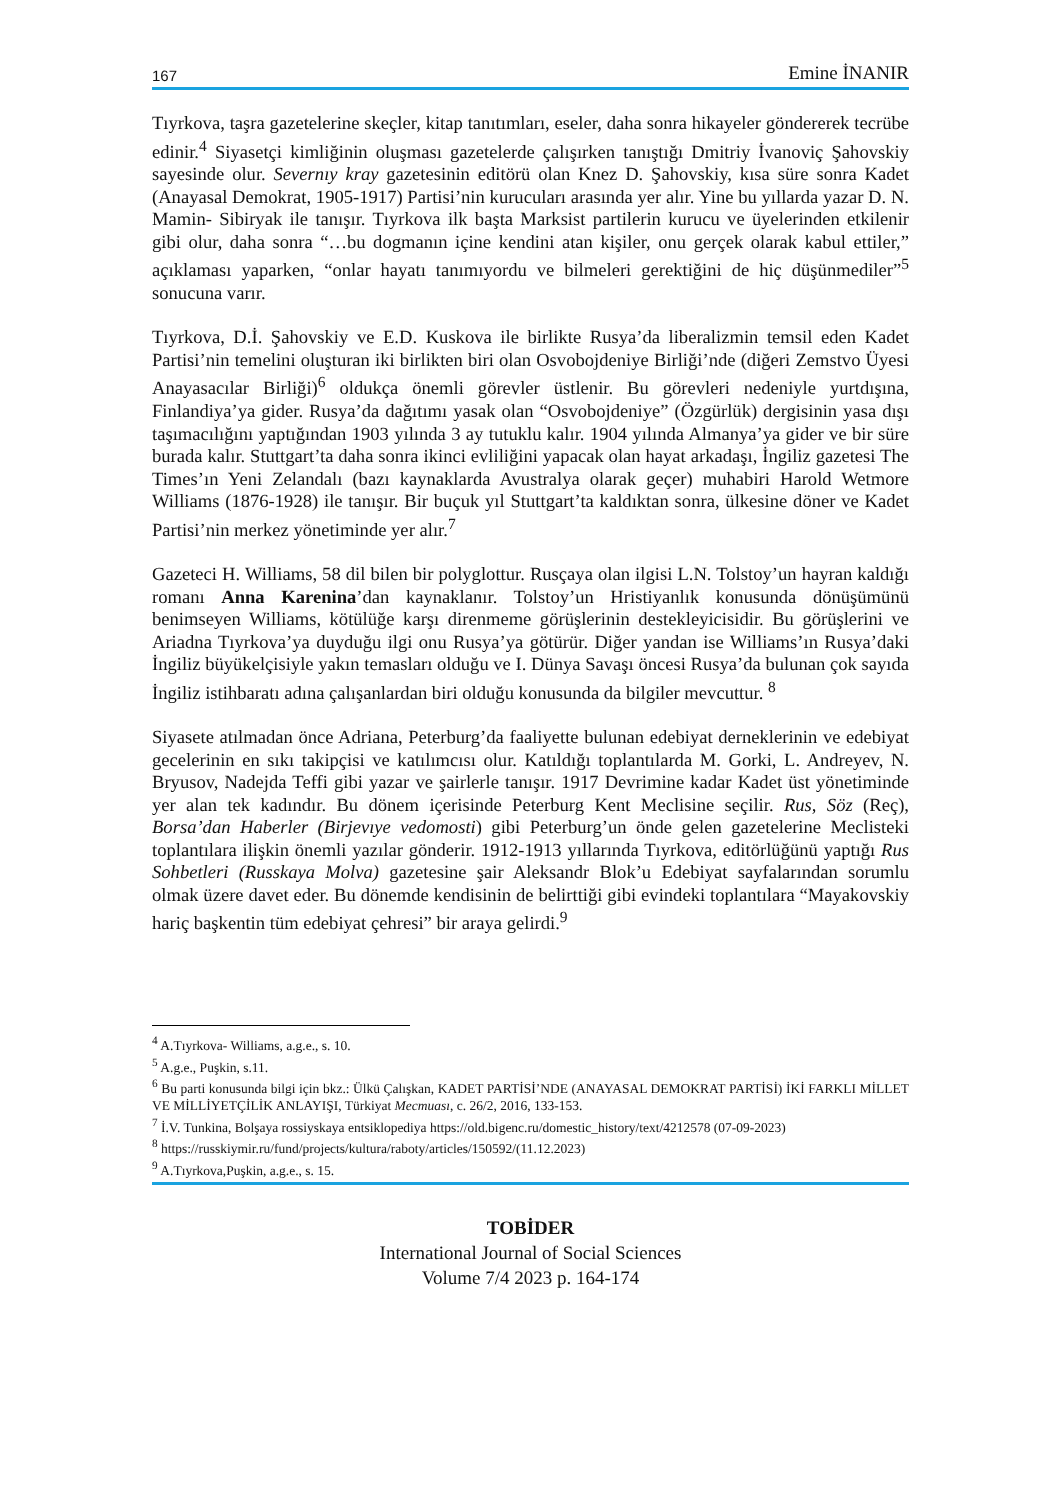167 Emine İNANIR
Tıyrkova, taşra gazetelerine skeçler, kitap tanıtımları, eseler, daha sonra hikayeler göndererek tecrübe edinir.<sup>4</sup> Siyasetçi kimliğinin oluşması gazetelerde çalışırken tanıştığı Dmitriy İvanoviç Şahovskiy sayesinde olur. Severnıy kray gazetesinin editörü olan Knez D. Şahovskiy, kısa süre sonra Kadet (Anayasal Demokrat, 1905-1917) Partisi’nin kurucuları arasında yer alır. Yine bu yıllarda yazar D. N. Mamin- Sibiryak ile tanışır. Tıyrkova ilk başta Marksist partilerin kurucu ve üyelerinden etkilenir gibi olur, daha sonra “…bu dogmanın içine kendini atan kişiler, onu gerçek olarak kabul ettiler,” açıklaması yaparken, “onlar hayatı tanımıyordu ve bilmeleri gerektiğini de hiç düşünmediler”<sup>5</sup> sonucuna varır.
Tıyrkova, D.İ. Şahovskiy ve E.D. Kuskova ile birlikte Rusya’da liberalizmin temsil eden Kadet Partisi’nin temelini oluşturan iki birlikten biri olan Osvobojdeniye Birliği’nde (diğeri Zemstvo Üyesi Anayasacılar Birliği)<sup>6</sup> oldukça önemli görevler üstlenir. Bu görevleri nedeniyle yurtdışına, Finlandiya’ya gider. Rusya’da dağıtımı yasak olan “Osvobojdeniye” (Özgürlük) dergisinin yasa dışı taşımacılığını yaptığından 1903 yılında 3 ay tutuklu kalır. 1904 yılında Almanya’ya gider ve bir süre burada kalır. Stuttgart’ta daha sonra ikinci evliliğini yapacak olan hayat arkadaşı, İngiliz gazetesi The Times’ın Yeni Zelandalı (bazı kaynaklarda Avustralya olarak geçer) muhabiri Harold Wetmore Williams (1876-1928) ile tanışır. Bir buçuk yıl Stuttgart’ta kaldıktan sonra, ülkesine döner ve Kadet Partisi’nin merkez yönetiminde yer alır.<sup>7</sup>
Gazeteci H. Williams, 58 dil bilen bir polyglottur. Rusçaya olan ilgisi L.N. Tolstoy’un hayran kaldığı romanı Anna Karenina’dan kaynaklanır. Tolstoy’un Hristiyanlık konusunda dönüşümünü benimseyen Williams, kötülüğe karşı direnmeme görüşlerinin destekleyicisidir. Bu görüşlerini ve Ariadna Tıyrkova’ya duyduğu ilgi onu Rusya’ya götürür. Diğer yandan ise Williams’ın Rusya’daki İngiliz büyükelçisiyle yakın temasları olduğu ve I. Dünya Savaşı öncesi Rusya’da bulunan çok sayıda İngiliz istihbaratı adına çalışanlardan biri olduğu konusunda da bilgiler mevcuttur. <sup>8</sup>
Siyasete atılmadan önce Adriana, Peterburg’da faaliyette bulunan edebiyat derneklerinin ve edebiyat gecelerinin en sıkı takipçisi ve katılımcısı olur. Katıldığı toplantılarda M. Gorki, L. Andreyev, N. Bryusov, Nadejda Teffi gibi yazar ve şairlerle tanışır. 1917 Devrimine kadar Kadet üst yönetiminde yer alan tek kadındır. Bu dönem içerisinde Peterburg Kent Meclisine seçilir. Rus, Söz (Reç), Borsa’dan Haberler (Birjevıye vedomosti) gibi Peterburg’un önde gelen gazetelerine Meclisteki toplantılara ilişkin önemli yazılar gönderir. 1912-1913 yıllarında Tıyrkova, editörlüğünü yaptığı Rus Sohbetleri (Russkaya Molva) gazetesine şair Aleksandr Blok’u Edebiyat sayfalarından sorumlu olmak üzere davet eder. Bu dönemde kendisinin de belirttiği gibi evindeki toplantılara “Mayakovskiy hariç başkentin tüm edebiyat çehresi” bir araya gelirdi.<sup>9</sup>
<sup>4</sup> A.Tıyrkova- Williams, a.g.e., s. 10.
<sup>5</sup> A.g.e., Puşkin, s.11.
<sup>6</sup> Bu parti konusunda bilgi için bkz.: Ülkü Çalışkan, KADET PARTİSİ’NDE (ANAYASAL DEMOKRAT PARTİSİ) İKİ FARKLI MİLLET VE MİLLİYETÇİLİK ANLAYIŞI, Türkiyat Mecmuası, c. 26/2, 2016, 133-153.
<sup>7</sup> İ.V. Tunkina, Bolşaya rossiyskaya entsiklopediya https://old.bigenc.ru/domestic_history/text/4212578 (07-09-2023)
<sup>8</sup> https://russkiymir.ru/fund/projects/kultura/raboty/articles/150592/(11.12.2023)
<sup>9</sup> A.Tıyrkova,Puşkin, a.g.e., s. 15.
TOBİDER
International Journal of Social Sciences
Volume 7/4 2023 p. 164-174